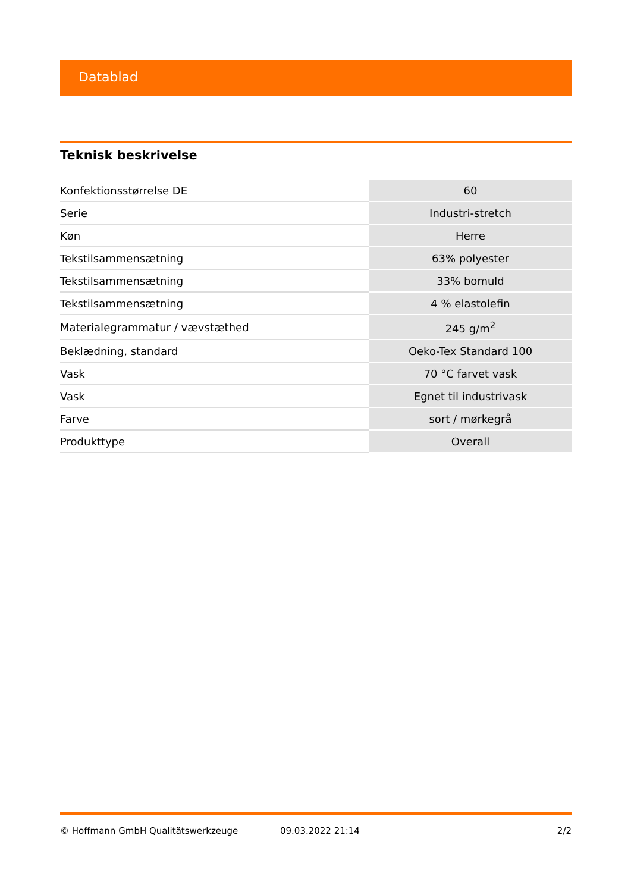Datablad
Teknisk beskrivelse
| Konfektionsstørrelse DE | 60 |
| Serie | Industri-stretch |
| Køn | Herre |
| Tekstilsammensætning | 63% polyester |
| Tekstilsammensætning | 33% bomuld |
| Tekstilsammensætning | 4 % elastolefin |
| Materialegrammatur / vævstæthed | 245 g/m<sup>2</sup> |
| Beklædning, standard | Oeko-Tex Standard 100 |
| Vask | 70 °C farvet vask |
| Vask | Egnet til industrivask |
| Farve | sort / mørkegrå |
| Produkttype | Overall |
© Hoffmann GmbH Qualitätswerkzeuge 09.03.2022 21:14 2/2